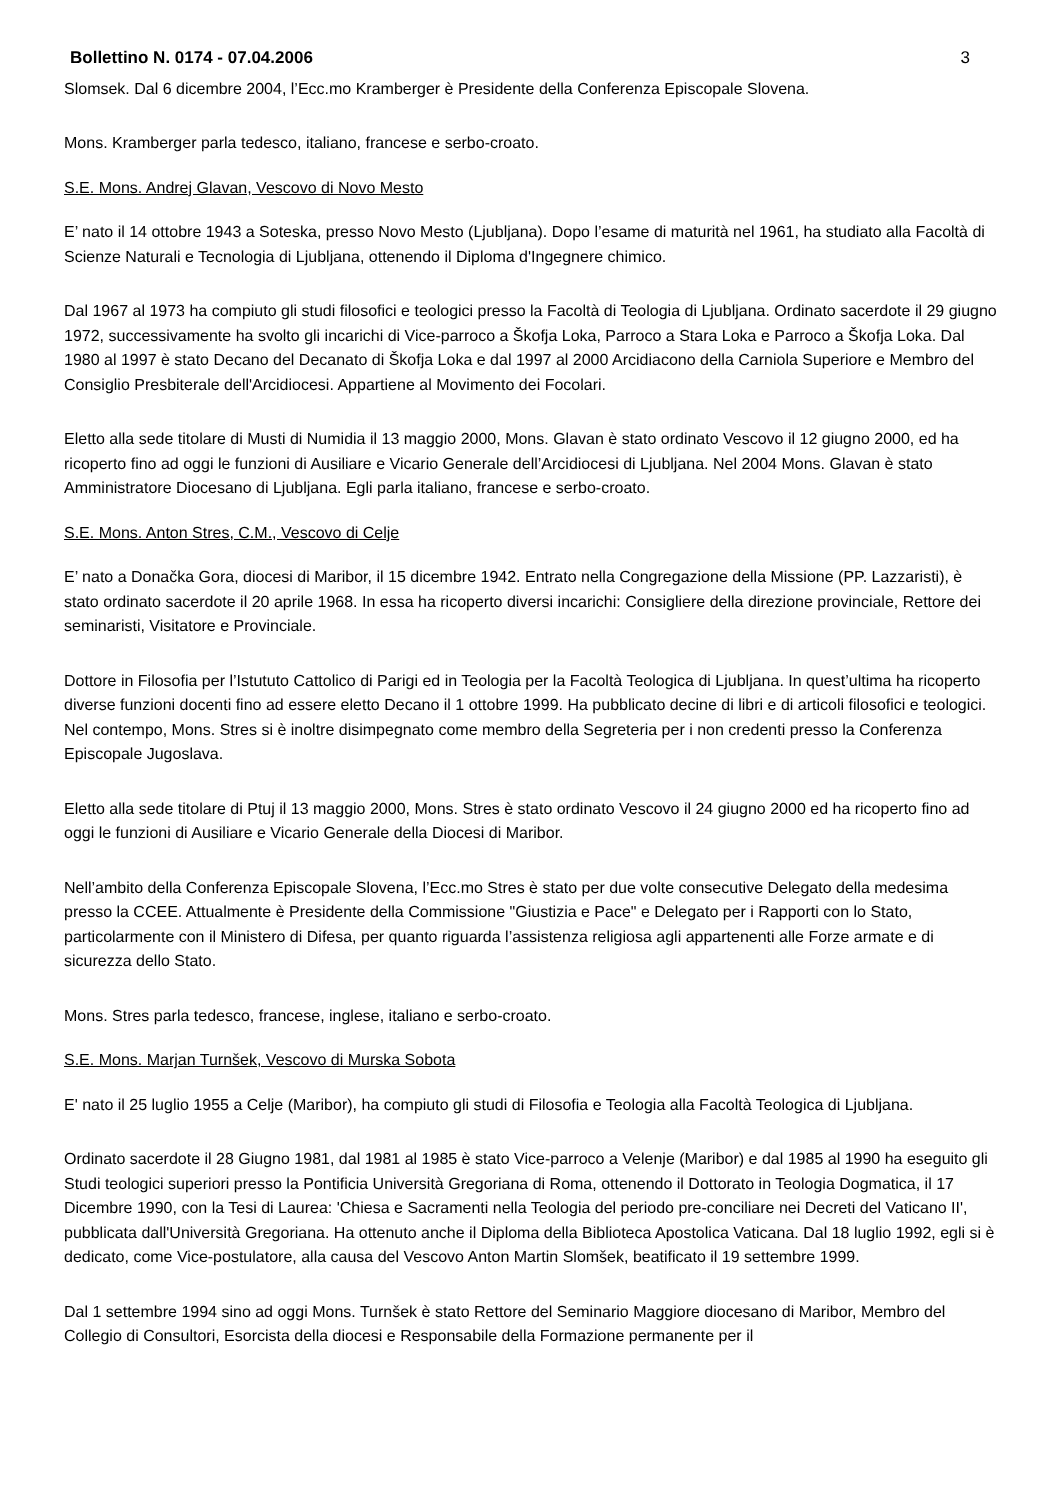Bollettino N. 0174 - 07.04.2006 3
Slomsek. Dal 6 dicembre 2004, l’Ecc.mo Kramberger è Presidente della Conferenza Episcopale Slovena.
Mons. Kramberger parla tedesco, italiano, francese e serbo-croato.
S.E. Mons. Andrej Glavan, Vescovo di Novo Mesto
E’ nato il 14 ottobre 1943 a Soteska, presso Novo Mesto (Ljubljana). Dopo l’esame di maturità nel 1961, ha studiato alla Facoltà di Scienze Naturali e Tecnologia di Ljubljana, ottenendo il Diploma d'Ingegnere chimico.
Dal 1967 al 1973 ha compiuto gli studi filosofici e teologici presso la Facoltà di Teologia di Ljubljana. Ordinato sacerdote il 29 giugno 1972, successivamente ha svolto gli incarichi di Vice-parroco a Škofja Loka, Parroco a Stara Loka e Parroco a Škofja Loka. Dal 1980 al 1997 è stato Decano del Decanato di Škofja Loka e dal 1997 al 2000 Arcidiacono della Carniola Superiore e Membro del Consiglio Presbiterale dell'Arcidiocesi. Appartiene al Movimento dei Focolari.
Eletto alla sede titolare di Musti di Numidia il 13 maggio 2000, Mons. Glavan è stato ordinato Vescovo il 12 giugno 2000, ed ha ricoperto fino ad oggi le funzioni di Ausiliare e Vicario Generale dell’Arcidiocesi di Ljubljana. Nel 2004 Mons. Glavan è stato Amministratore Diocesano di Ljubljana. Egli parla italiano, francese e serbo-croato.
S.E. Mons. Anton Stres, C.M., Vescovo di Celje
E’ nato a Donačka Gora, diocesi di Maribor, il 15 dicembre 1942. Entrato nella Congregazione della Missione (PP. Lazzaristi), è stato ordinato sacerdote il 20 aprile 1968. In essa ha ricoperto diversi incarichi: Consigliere della direzione provinciale, Rettore dei seminaristi, Visitatore e Provinciale.
Dottore in Filosofia per l’Istututo Cattolico di Parigi ed in Teologia per la Facoltà Teologica di Ljubljana. In quest’ultima ha ricoperto diverse funzioni docenti fino ad essere eletto Decano il 1 ottobre 1999. Ha pubblicato decine di libri e di articoli filosofici e teologici. Nel contempo, Mons. Stres si è inoltre disimpegnato come membro della Segreteria per i non credenti presso la Conferenza Episcopale Jugoslava.
Eletto alla sede titolare di Ptuj il 13 maggio 2000, Mons. Stres è stato ordinato Vescovo il 24 giugno 2000 ed ha ricoperto fino ad oggi le funzioni di Ausiliare e Vicario Generale della Diocesi di Maribor.
Nell’ambito della Conferenza Episcopale Slovena, l’Ecc.mo Stres è stato per due volte consecutive Delegato della medesima presso la CCEE. Attualmente è Presidente della Commissione "Giustizia e Pace" e Delegato per i Rapporti con lo Stato, particolarmente con il Ministero di Difesa, per quanto riguarda l’assistenza religiosa agli appartenenti alle Forze armate e di sicurezza dello Stato.
Mons. Stres parla tedesco, francese, inglese, italiano e serbo-croato.
S.E. Mons. Marjan Turnšek, Vescovo di Murska Sobota
E' nato il 25 luglio 1955 a Celje (Maribor), ha compiuto gli studi di Filosofia e Teologia alla Facoltà Teologica di Ljubljana.
Ordinato sacerdote il 28 Giugno 1981, dal 1981 al 1985 è stato Vice-parroco a Velenje (Maribor) e dal 1985 al 1990 ha eseguito gli Studi teologici superiori presso la Pontificia Università Gregoriana di Roma, ottenendo il Dottorato in Teologia Dogmatica, il 17 Dicembre 1990, con la Tesi di Laurea: 'Chiesa e Sacramenti nella Teologia del periodo pre-conciliare nei Decreti del Vaticano II', pubblicata dall'Università Gregoriana. Ha ottenuto anche il Diploma della Biblioteca Apostolica Vaticana. Dal 18 luglio 1992, egli si è dedicato, come Vice-postulatore, alla causa del Vescovo Anton Martin Slomšek, beatificato il 19 settembre 1999.
Dal 1 settembre 1994 sino ad oggi Mons. Turnšek è stato Rettore del Seminario Maggiore diocesano di Maribor, Membro del Collegio di Consultori, Esorcista della diocesi e Responsabile della Formazione permanente per il